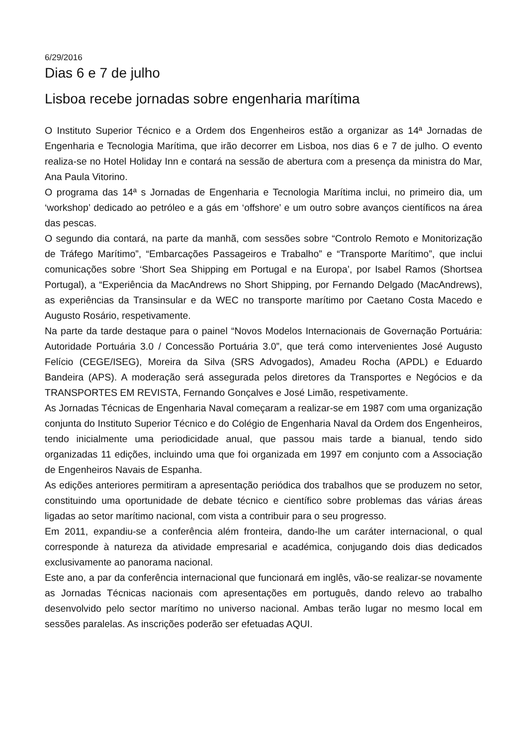6/29/2016
Dias 6 e 7 de julho
Lisboa recebe jornadas sobre engenharia marítima
O Instituto Superior Técnico e a Ordem dos Engenheiros estão a organizar as 14ª Jornadas de Engenharia e Tecnologia Marítima, que irão decorrer em Lisboa, nos dias 6 e 7 de julho. O evento realiza-se no Hotel Holiday Inn e contará na sessão de abertura com a presença da ministra do Mar, Ana Paula Vitorino.
O programa das 14ª s Jornadas de Engenharia e Tecnologia Marítima inclui, no primeiro dia, um ‘workshop’ dedicado ao petróleo e a gás em ‘offshore’ e um outro sobre avanços científicos na área das pescas.
O segundo dia contará, na parte da manhã, com sessões sobre “Controlo Remoto e Monitorização de Tráfego Marítimo”, “Embarcações Passageiros e Trabalho” e “Transporte Marítimo”, que inclui comunicações sobre ‘Short Sea Shipping em Portugal e na Europa’, por Isabel Ramos (Shortsea Portugal), a “Experiência da MacAndrews no Short Shipping, por Fernando Delgado (MacAndrews), as experiências da Transinsular e da WEC no transporte marítimo por Caetano Costa Macedo e Augusto Rosário, respetivamente.
Na parte da tarde destaque para o painel “Novos Modelos Internacionais de Governação Portuária: Autoridade Portuária 3.0 / Concessão Portuária 3.0”, que terá como intervenientes José Augusto Felício (CEGE/ISEG), Moreira da Silva (SRS Advogados), Amadeu Rocha (APDL) e Eduardo Bandeira (APS). A moderação será assegurada pelos diretores da Transportes e Negócios e da TRANSPORTES EM REVISTA, Fernando Gonçalves e José Limão, respetivamente.
As Jornadas Técnicas de Engenharia Naval começaram a realizar-se em 1987 com uma organização conjunta do Instituto Superior Técnico e do Colégio de Engenharia Naval da Ordem dos Engenheiros, tendo inicialmente uma periodicidade anual, que passou mais tarde a bianual, tendo sido organizadas 11 edições, incluindo uma que foi organizada em 1997 em conjunto com a Associação de Engenheiros Navais de Espanha.
As edições anteriores permitiram a apresentação periódica dos trabalhos que se produzem no setor, constituindo uma oportunidade de debate técnico e científico sobre problemas das várias áreas ligadas ao setor marítimo nacional, com vista a contribuir para o seu progresso.
Em 2011, expandiu-se a conferência além fronteira, dando-lhe um caráter internacional, o qual corresponde à natureza da atividade empresarial e académica, conjugando dois dias dedicados exclusivamente ao panorama nacional.
Este ano, a par da conferência internacional que funcionará em inglês, vão-se realizar-se novamente as Jornadas Técnicas nacionais com apresentações em português, dando relevo ao trabalho desenvolvido pelo sector marítimo no universo nacional. Ambas terão lugar no mesmo local em sessões paralelas. As inscrições poderão ser efetuadas AQUI.